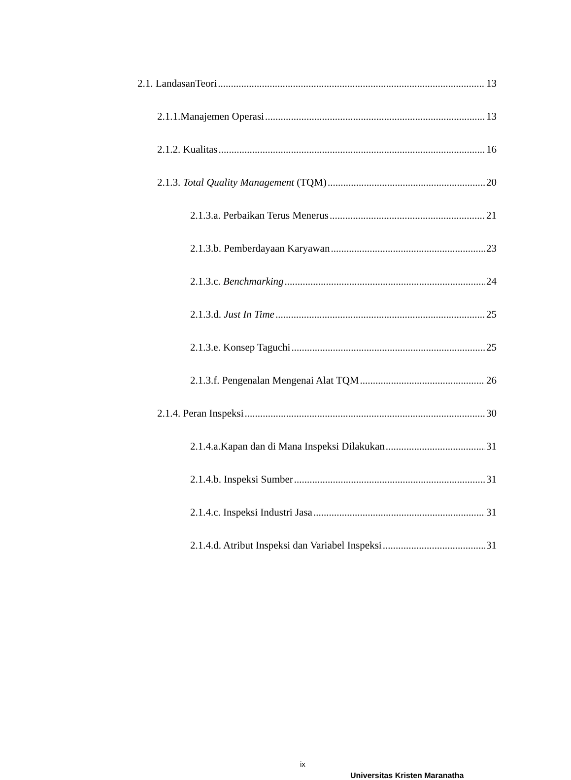2.1. LandasanTeori 13
2.1.1.Manajemen Operasi 13
2.1.2. Kualitas 16
2.1.3. Total Quality Management (TQM) 20
2.1.3.a. Perbaikan Terus Menerus 21
2.1.3.b. Pemberdayaan Karyawan 23
2.1.3.c. Benchmarking 24
2.1.3.d. Just In Time 25
2.1.3.e. Konsep Taguchi 25
2.1.3.f. Pengenalan Mengenai Alat TQM 26
2.1.4. Peran Inspeksi 30
2.1.4.a.Kapan dan di Mana Inspeksi Dilakukan 31
2.1.4.b. Inspeksi Sumber 31
2.1.4.c. Inspeksi Industri Jasa 31
2.1.4.d. Atribut Inspeksi dan Variabel Inspeksi 31
ix
Universitas Kristen Maranatha